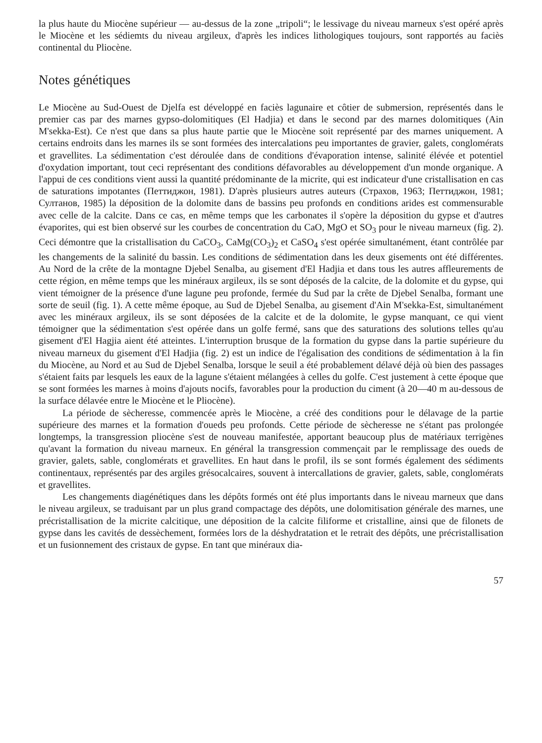la plus haute du Miocène supérieur — au-dessus de la zone „tripoli“; le lessivage du niveau marneux s'est opéré après le Miocène et les sédiemts du niveau argileux, d'après les indices lithologiques toujours, sont rapportés au faciès continental du Pliocène.
Notes génétiques
Le Miocène au Sud-Ouest de Djelfa est développé en faciès lagunaire et côtier de submersion, représentés dans le premier cas par des marnes gypso-dolomitiques (El Hadjia) et dans le second par des marnes dolomitiques (Ain M'sekka-Est). Ce n'est que dans sa plus haute partie que le Miocène soit représenté par des marnes uniquement. A certains endroits dans les marnes ils se sont formées des intercalations peu importantes de gravier, galets, conglomérats et gravellites. La sédimentation c'est déroulée dans de conditions d'évaporation intense, salinité élévée et potentiel d'oxydation important, tout ceci représentant des conditions défavorables au développement d'un monde organique. A l'appui de ces conditions vient aussi la quantité prédominante de la micrite, qui est indicateur d'une cristallisation en cas de saturations impotantes (Петтиджон, 1981). D'après plusieurs autres auteurs (Страхов, 1963; Петтиджон, 1981; Султанов, 1985) la déposition de la dolomite dans de bassins peu profonds en conditions arides est commensurable avec celle de la calcite. Dans ce cas, en même temps que les carbonates il s'opère la déposition du gypse et d'autres évaporites, qui est bien observé sur les courbes de concentration du CaO, MgO et SO<sub>3</sub> pour le niveau marneux (fig. 2). Ceci démontre que la cristallisation du CaCO<sub>3</sub>, CaMg(CO<sub>3</sub>)<sub>2</sub> et CaSO<sub>4</sub> s'est opérée simultanément, étant contrôlée par les changements de la salinité du bassin. Les conditions de sédimentation dans les deux gisements ont été différentes. Au Nord de la crête de la montagne Djebel Senalba, au gisement d'El Hadjia et dans tous les autres affleurements de cette région, en même temps que les minéraux argileux, ils se sont déposés de la calcite, de la dolomite et du gypse, qui vient témoigner de la présence d'une lagune peu profonde, fermée du Sud par la crête de Djebel Senalba, formant une sorte de seuil (fig. 1). A cette même époque, au Sud de Djebel Senalba, au gisement d'Ain M'sekka-Est, simultanément avec les minéraux argileux, ils se sont déposées de la calcite et de la dolomite, le gypse manquant, ce qui vient témoigner que la sédimentation s'est opérée dans un golfe fermé, sans que des saturations des solutions telles qu'au gisement d'El Hagjia aient été atteintes. L'interruption brusque de la formation du gypse dans la partie supérieure du niveau marneux du gisement d'El Hadjia (fig. 2) est un indice de l'égalisation des conditions de sédimentation à la fin du Miocène, au Nord et au Sud de Djebel Senalba, lorsque le seuil a été probablement délavé déjà où bien des passages s'étaient faits par lesquels les eaux de la lagune s'étaient mélangées à celles du golfe. C'est justement à cette époque que se sont formées les marnes à moins d'ajouts nocifs, favorables pour la production du ciment (à 20—40 m au-dessous de la surface délavée entre le Miocène et le Pliocène).
La période de sècheresse, commencée après le Miocène, a créé des conditions pour le délavage de la partie supérieure des marnes et la formation d'oueds peu profonds. Cette période de sècheresse ne s'étant pas prolongée longtemps, la transgression pliocène s'est de nouveau manifestée, apportant beaucoup plus de matériaux terrigènes qu'avant la formation du niveau marneux. En général la transgression commençait par le remplissage des oueds de gravier, galets, sable, conglomérats et gravellites. En haut dans le profil, ils se sont formés également des sédiments continentaux, représentés par des argiles grésocalcaires, souvent à intercallations de gravier, galets, sable, conglomérats et gravellites.
Les changements diagénétiques dans les dépôts formés ont été plus importants dans le niveau marneux que dans le niveau argileux, se traduisant par un plus grand compactage des dépôts, une dolomitisation générale des marnes, une précristallisation de la micrite calcitique, une déposition de la calcite filiforme et cristalline, ainsi que de filonets de gypse dans les cavités de dessèchement, formées lors de la déshydratation et le retrait des dépôts, une précristallisation et un fusionnement des cristaux de gypse. En tant que minéraux dia-
57